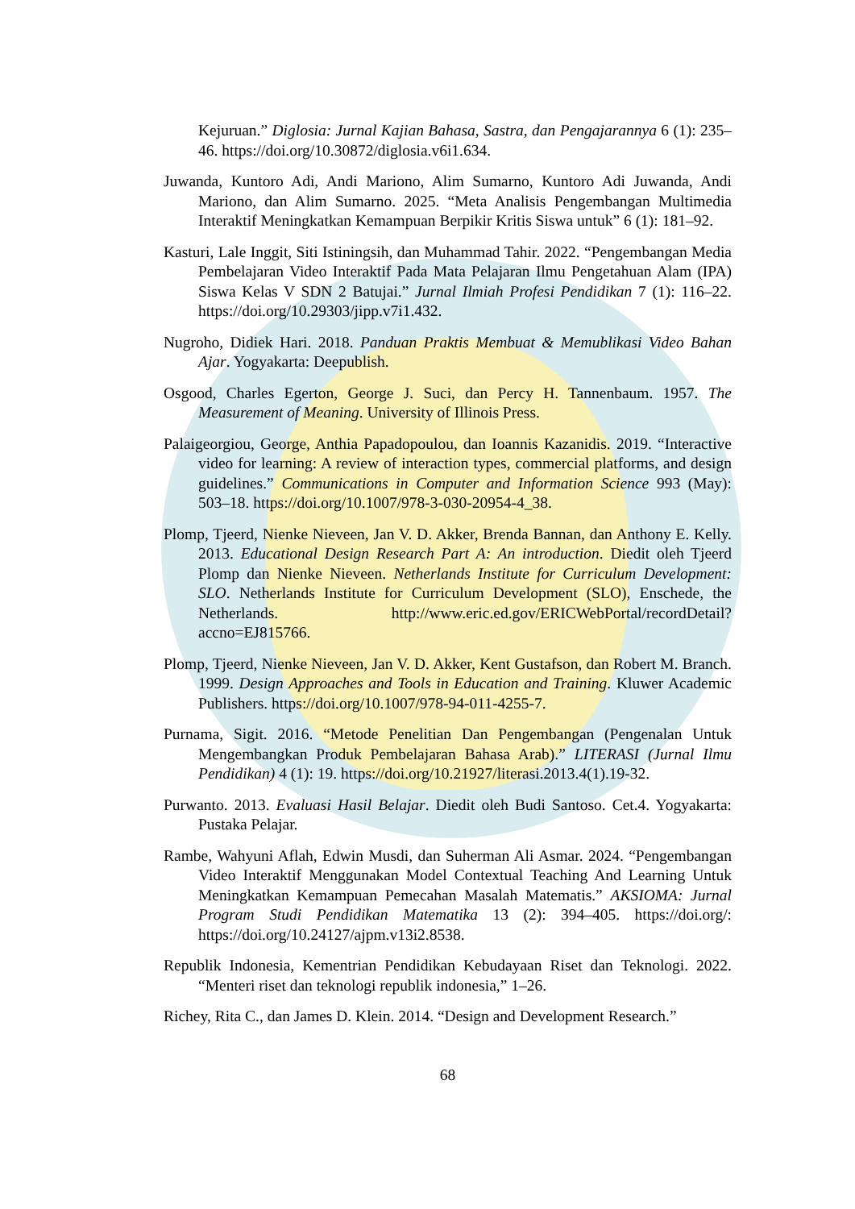Kejuruan.” Diglosia: Jurnal Kajian Bahasa, Sastra, dan Pengajarannya 6 (1): 235–46. https://doi.org/10.30872/diglosia.v6i1.634.
Juwanda, Kuntoro Adi, Andi Mariono, Alim Sumarno, Kuntoro Adi Juwanda, Andi Mariono, dan Alim Sumarno. 2025. “Meta Analisis Pengembangan Multimedia Interaktif Meningkatkan Kemampuan Berpikir Kritis Siswa untuk” 6 (1): 181–92.
Kasturi, Lale Inggit, Siti Istiningsih, dan Muhammad Tahir. 2022. “Pengembangan Media Pembelajaran Video Interaktif Pada Mata Pelajaran Ilmu Pengetahuan Alam (IPA) Siswa Kelas V SDN 2 Batujai.” Jurnal Ilmiah Profesi Pendidikan 7 (1): 116–22. https://doi.org/10.29303/jipp.v7i1.432.
Nugroho, Didiek Hari. 2018. Panduan Praktis Membuat & Memublikasi Video Bahan Ajar. Yogyakarta: Deepublish.
Osgood, Charles Egerton, George J. Suci, dan Percy H. Tannenbaum. 1957. The Measurement of Meaning. University of Illinois Press.
Palaigeorgiou, George, Anthia Papadopoulou, dan Ioannis Kazanidis. 2019. “Interactive video for learning: A review of interaction types, commercial platforms, and design guidelines.” Communications in Computer and Information Science 993 (May): 503–18. https://doi.org/10.1007/978-3-030-20954-4_38.
Plomp, Tjeerd, Nienke Nieveen, Jan V. D. Akker, Brenda Bannan, dan Anthony E. Kelly. 2013. Educational Design Research Part A: An introduction. Diedit oleh Tjeerd Plomp dan Nienke Nieveen. Netherlands Institute for Curriculum Development: SLO. Netherlands Institute for Curriculum Development (SLO), Enschede, the Netherlands. http://www.eric.ed.gov/ERICWebPortal/recordDetail?accno=EJ815766.
Plomp, Tjeerd, Nienke Nieveen, Jan V. D. Akker, Kent Gustafson, dan Robert M. Branch. 1999. Design Approaches and Tools in Education and Training. Kluwer Academic Publishers. https://doi.org/10.1007/978-94-011-4255-7.
Purnama, Sigit. 2016. “Metode Penelitian Dan Pengembangan (Pengenalan Untuk Mengembangkan Produk Pembelajaran Bahasa Arab).” LITERASI (Jurnal Ilmu Pendidikan) 4 (1): 19. https://doi.org/10.21927/literasi.2013.4(1).19-32.
Purwanto. 2013. Evaluasi Hasil Belajar. Diedit oleh Budi Santoso. Cet.4. Yogyakarta: Pustaka Pelajar.
Rambe, Wahyuni Aflah, Edwin Musdi, dan Suherman Ali Asmar. 2024. “Pengembangan Video Interaktif Menggunakan Model Contextual Teaching And Learning Untuk Meningkatkan Kemampuan Pemecahan Masalah Matematis.” AKSIOMA: Jurnal Program Studi Pendidikan Matematika 13 (2): 394–405. https://doi.org/: https://doi.org/10.24127/ajpm.v13i2.8538.
Republik Indonesia, Kementrian Pendidikan Kebudayaan Riset dan Teknologi. 2022. “Menteri riset dan teknologi republik indonesia,” 1–26.
Richey, Rita C., dan James D. Klein. 2014. “Design and Development Research.”
68